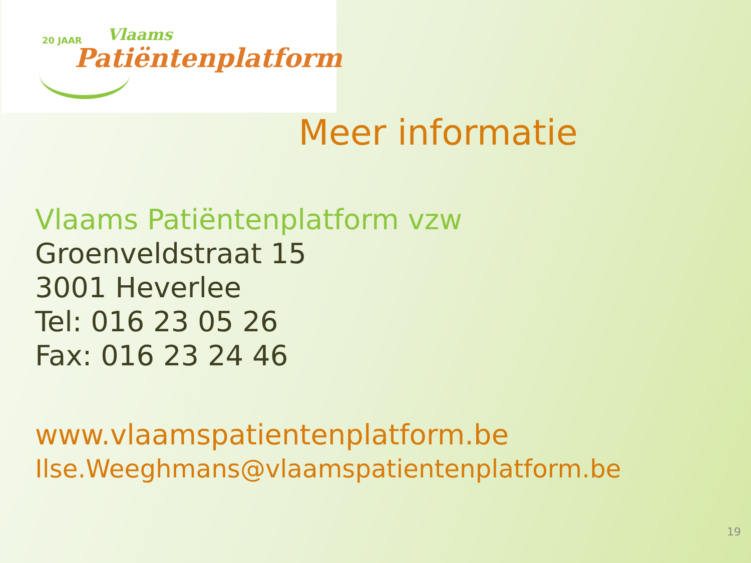20 JAAR Vlaams
Patiëntenplatform
Meer informatie
Vlaams Patiëntenplatform vzw
Groenveldstraat 15
3001 Heverlee
Tel: 016 23 05 26
Fax: 016 23 24 46
www.vlaamspatientenplatform.be
Ilse.Weeghmans@vlaamspatientenplatform.be
19